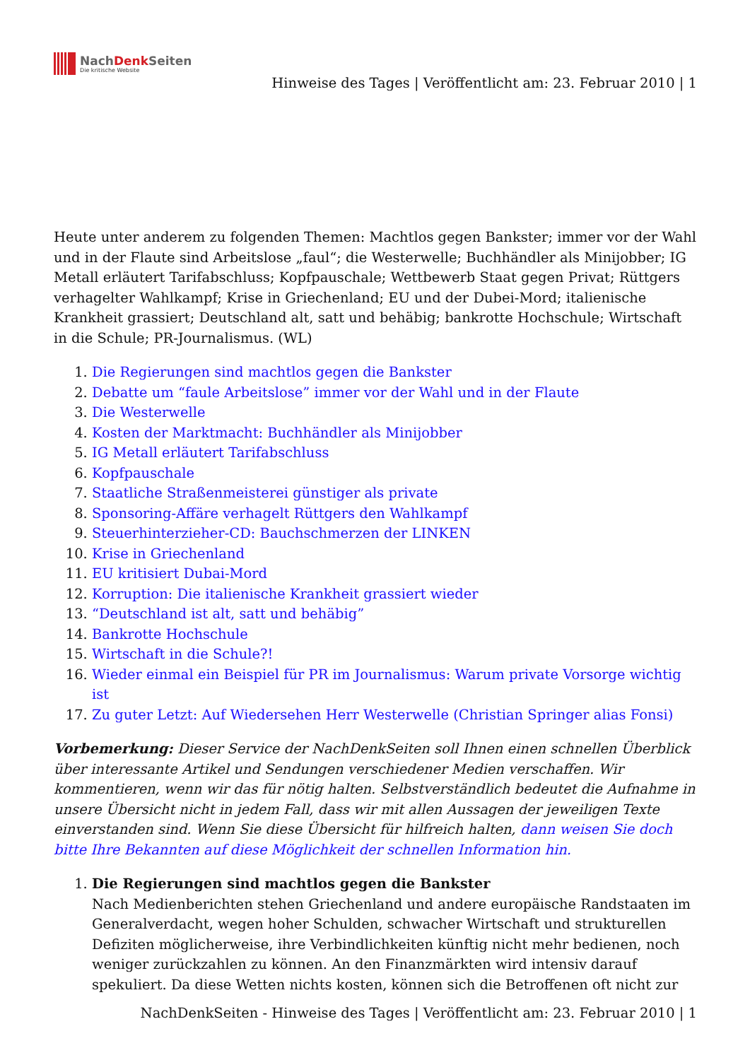NachDenk Seiten
Die kritische Website
Hinweise des Tages | Veröffentlicht am: 23. Februar 2010 | 1
Heute unter anderem zu folgenden Themen: Machtlos gegen Bankster; immer vor der Wahl und in der Flaute sind Arbeitslose „faul“; die Westerwelle; Buchhändler als Minijobber; IG Metall erläutert Tarifabschluss; Kopfpauschale; Wettbewerb Staat gegen Privat; Rüttgers verhagelter Wahlkampf; Krise in Griechenland; EU und der Dubei-Mord; italienische Krankheit grassiert; Deutschland alt, satt und behäbig; bankrotte Hochschule; Wirtschaft in die Schule; PR-Journalismus. (WL)
1. Die Regierungen sind machtlos gegen die Bankster
2. Debatte um “faule Arbeitslose” immer vor der Wahl und in der Flaute
3. Die Westerwelle
4. Kosten der Marktmacht: Buchhändler als Minijobber
5. IG Metall erläutert Tarifabschluss
6. Kopfpauschale
7. Staatliche Straßenmeisterei günstiger als private
8. Sponsoring-Affäre verhagelt Rüttgers den Wahlkampf
9. Steuerhinterzieher-CD: Bauchschmerzen der LINKEN
10. Krise in Griechenland
11. EU kritisiert Dubai-Mord
12. Korruption: Die italienische Krankheit grassiert wieder
13. “Deutschland ist alt, satt und behäbig”
14. Bankrotte Hochschule
15. Wirtschaft in die Schule?!
16. Wieder einmal ein Beispiel für PR im Journalismus: Warum private Vorsorge wichtig ist
17. Zu guter Letzt: Auf Wiedersehen Herr Westerwelle (Christian Springer alias Fonsi)
Vorbemerkung: Dieser Service der NachDenkSeiten soll Ihnen einen schnellen Überblick über interessante Artikel und Sendungen verschiedener Medien verschaffen. Wir kommentieren, wenn wir das für nötig halten. Selbstverständlich bedeutet die Aufnahme in unsere Übersicht nicht in jedem Fall, dass wir mit allen Aussagen der jeweiligen Texte einverstanden sind. Wenn Sie diese Übersicht für hilfreich halten, dann weisen Sie doch bitte Ihre Bekannten auf diese Möglichkeit der schnellen Information hin.
1. Die Regierungen sind machtlos gegen die Bankster
Nach Medienberichten stehen Griechenland und andere europäische Randstaaten im Generalverdacht, wegen hoher Schulden, schwacher Wirtschaft und strukturellen Defiziten möglicherweise, ihre Verbindlichkeiten künftig nicht mehr bedienen, noch weniger zurückzahlen zu können. An den Finanzmärkten wird intensiv darauf spekuliert. Da diese Wetten nichts kosten, können sich die Betroffenen oft nicht zur
NachDenkSeiten - Hinweise des Tages | Veröffentlicht am: 23. Februar 2010 | 1